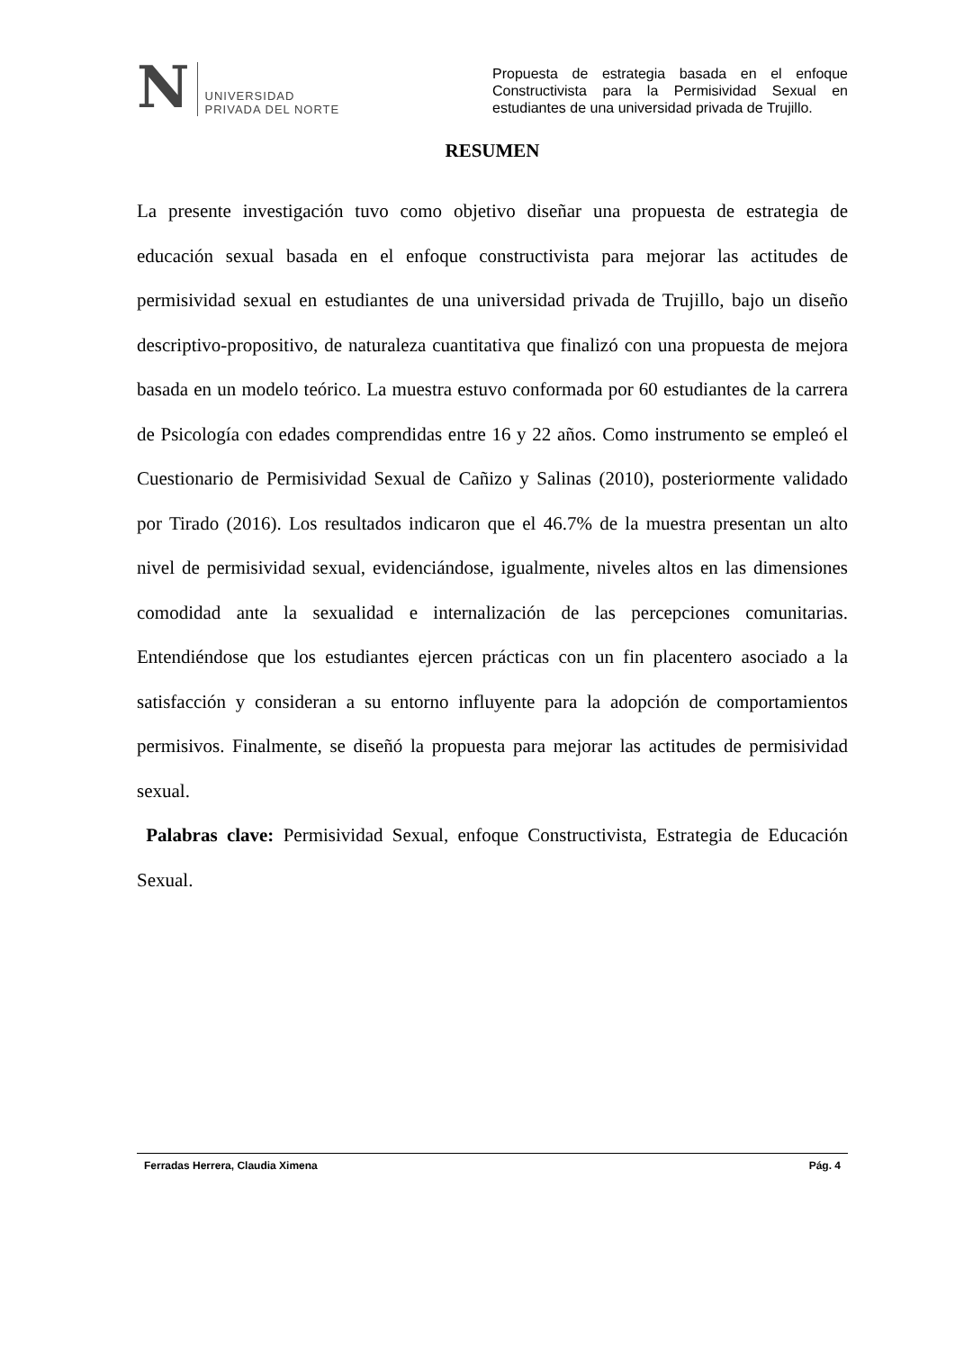N
UNIVERSIDAD
PRIVADA DEL NORTE
Propuesta de estrategia basada en el enfoque Constructivista para la Permisividad Sexual en estudiantes de una universidad privada de Trujillo.
RESUMEN
La presente investigación tuvo como objetivo diseñar una propuesta de estrategia de educación sexual basada en el enfoque constructivista para mejorar las actitudes de permisividad sexual en estudiantes de una universidad privada de Trujillo, bajo un diseño descriptivo-propositivo, de naturaleza cuantitativa que finalizó con una propuesta de mejora basada en un modelo teórico. La muestra estuvo conformada por 60 estudiantes de la carrera de Psicología con edades comprendidas entre 16 y 22 años. Como instrumento se empleó el Cuestionario de Permisividad Sexual de Cañizo y Salinas (2010), posteriormente validado por Tirado (2016). Los resultados indicaron que el 46.7% de la muestra presentan un alto nivel de permisividad sexual, evidenciándose, igualmente, niveles altos en las dimensiones comodidad ante la sexualidad e internalización de las percepciones comunitarias. Entendiéndose que los estudiantes ejercen prácticas con un fin placentero asociado a la satisfacción y consideran a su entorno influyente para la adopción de comportamientos permisivos. Finalmente, se diseñó la propuesta para mejorar las actitudes de permisividad sexual.
Palabras clave: Permisividad Sexual, enfoque Constructivista, Estrategia de Educación Sexual.
Ferradas Herrera, Claudia Ximena Pág. 4